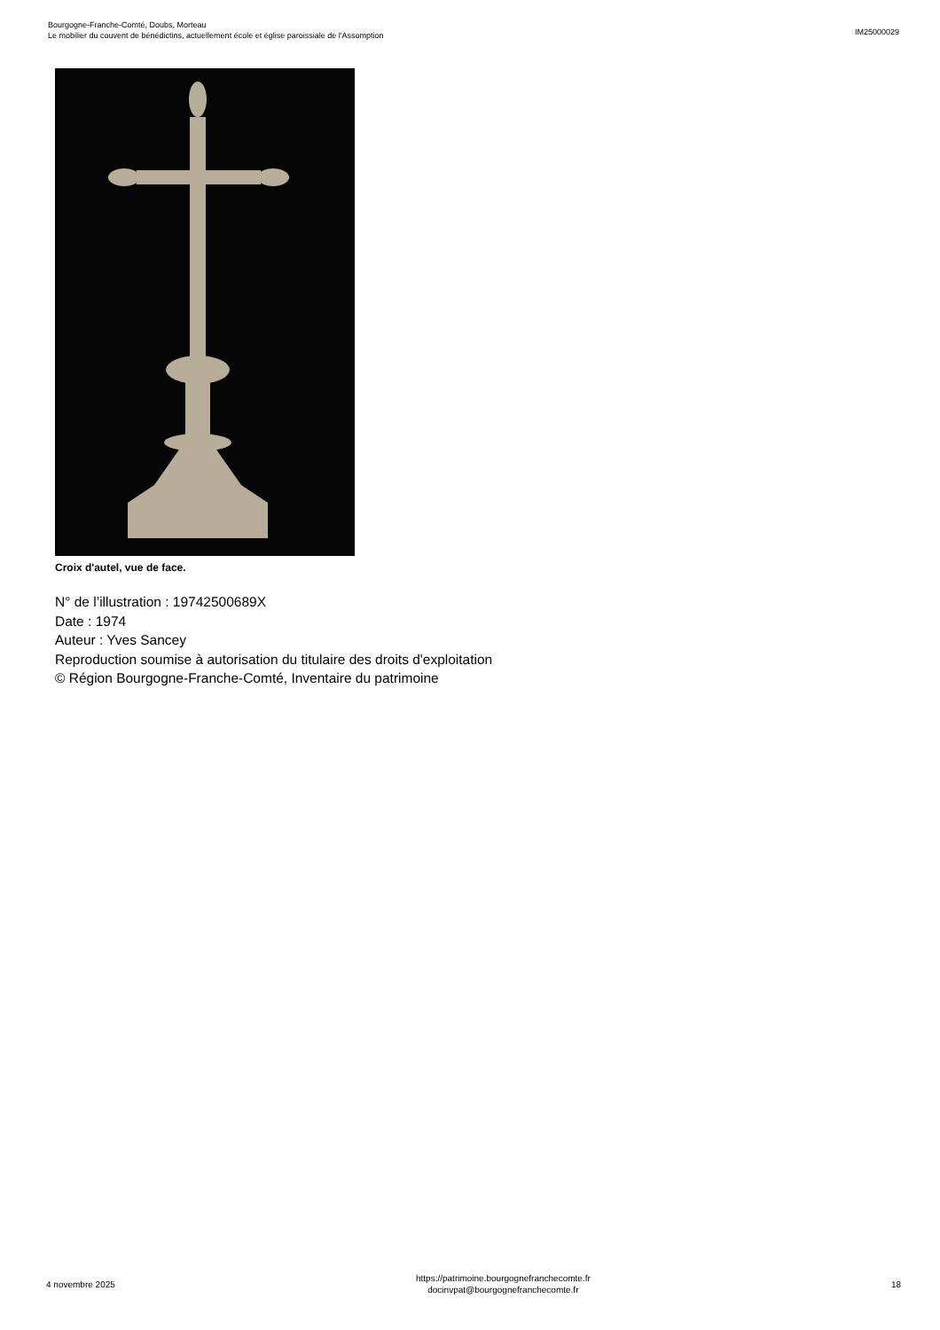Bourgogne-Franche-Comté, Doubs, Morteau
Le mobilier du couvent de bénédictins, actuellement école et église paroissiale de l'Assomption
IM25000029
Croix d'autel, vue de face.
N° de l’illustration : 19742500689X
Date : 1974
Auteur : Yves Sancey
Reproduction soumise à autorisation du titulaire des droits d'exploitation
© Région Bourgogne-Franche-Comté, Inventaire du patrimoine
4 novembre 2025
https://patrimoine.bourgognefranchecomte.fr
docinvpat@bourgognefranchecomte.fr
18